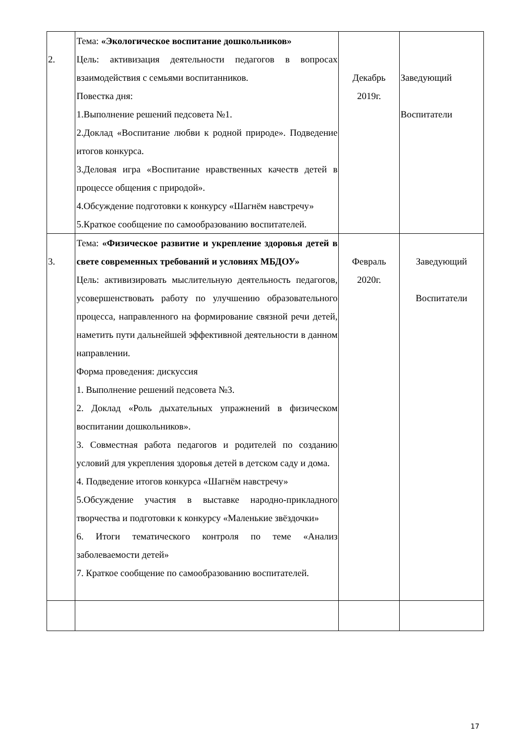| 2. | Тема: «Экологическое воспитание дошкольников» Цель: активизация деятельности педагогов в вопросах взаимодействия с семьями воспитанников. Повестка дня: 1.Выполнение решений педсовета №1. 2.Доклад «Воспитание любви к родной природе». Подведение итогов конкурса. 3.Деловая игра «Воспитание нравственных качеств детей в процессе общения с природой». 4.Обсуждение подготовки к конкурсу «Шагнём навстречу» 5.Краткое сообщение по самообразованию воспитателей. | Декабрь 2019г. | Заведующий Воспитатели |
| 3. | Тема: «Физическое развитие и укрепление здоровья детей в свете современных требований и условиях МБДОУ» Цель: активизировать мыслительную деятельность педагогов, усовершенствовать работу по улучшению образовательного процесса, направленного на формирование связной речи детей, наметить пути дальнейшей эффективной деятельности в данном направлении. Форма проведения: дискуссия 1. Выполнение решений педсовета №3. 2. Доклад «Роль дыхательных упражнений в физическом воспитании дошкольников». 3. Совместная работа педагогов и родителей по созданию условий для укрепления здоровья детей в детском саду и дома. 4. Подведение итогов конкурса «Шагнём навстречу» 5.Обсуждение участия в выставке народно-прикладного творчества и подготовки к конкурсу «Маленькие звёздочки» 6. Итоги тематического контроля по теме «Анализ заболеваемости детей» 7. Краткое сообщение по самообразованию воспитателей. | Февраль 2020г. | Заведующий Воспитатели |
17